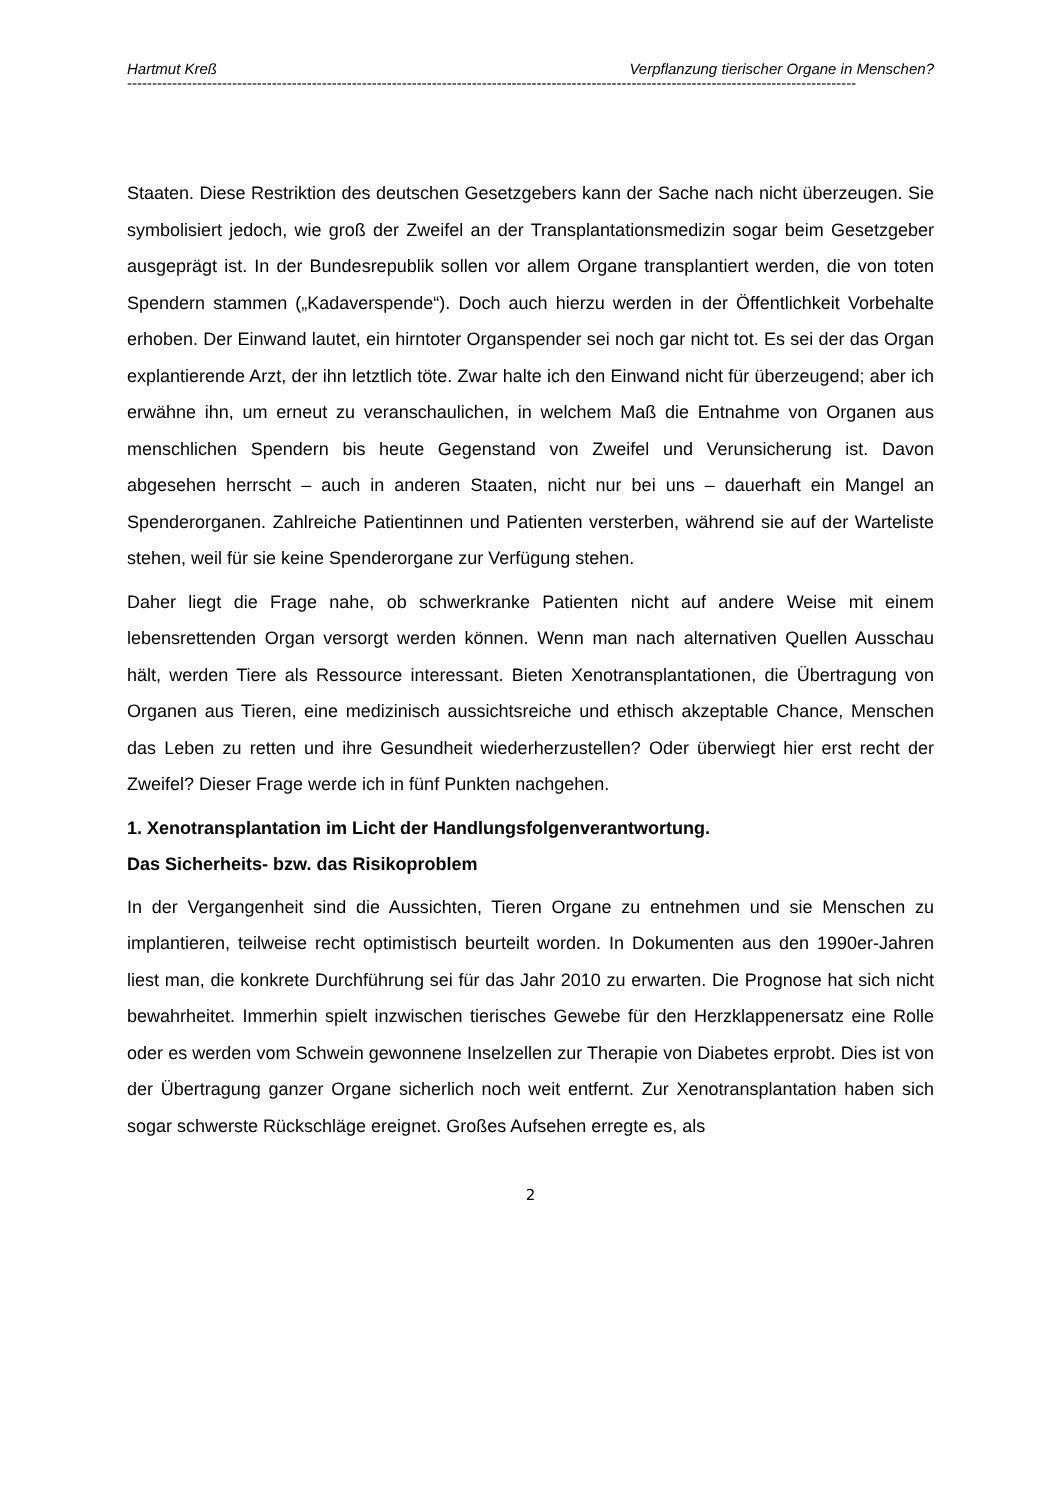Hartmut Kreß Verpflanzung tierischer Organe in Menschen?
--------------------------------------------------------------------------------------------------------------------------------------------------
Staaten. Diese Restriktion des deutschen Gesetzgebers kann der Sache nach nicht überzeugen. Sie symbolisiert jedoch, wie groß der Zweifel an der Transplantations­medizin sogar beim Gesetzgeber ausgeprägt ist. In der Bundesrepublik sollen vor allem Organe transplantiert werden, die von toten Spendern stammen („Kadaver­spende“). Doch auch hierzu werden in der Öffentlichkeit Vorbehalte erhoben. Der Einwand lautet, ein hirntoter Organspender sei noch gar nicht tot. Es sei der das Or­gan explantierende Arzt, der ihn letztlich töte. Zwar halte ich den Einwand nicht für überzeugend; aber ich erwähne ihn, um erneut zu veranschaulichen, in welchem Maß die Entnahme von Organen aus menschlichen Spendern bis heute Gegenstand von Zweifel und Verunsicherung ist. Davon abgesehen herrscht – auch in anderen Staaten, nicht nur bei uns – dauerhaft ein Mangel an Spenderorganen. Zahlreiche Patientinnen und Patienten versterben, während sie auf der Warteliste stehen, weil für sie keine Spenderorgane zur Verfügung stehen.
Daher liegt die Frage nahe, ob schwerkranke Patienten nicht auf andere Weise mit einem lebensrettenden Organ versorgt werden können. Wenn man nach alternativen Quellen Ausschau hält, werden Tiere als Ressource interessant. Bieten Xenotrans­plantationen, die Übertragung von Organen aus Tieren, eine medizinisch aussichts­reiche und ethisch akzeptable Chance, Menschen das Leben zu retten und ihre Ge­sundheit wiederherzustellen? Oder überwiegt hier erst recht der Zweifel? Dieser Fra­ge werde ich in fünf Punkten nachgehen.
1. Xenotransplantation im Licht der Handlungsfolgenverantwortung.
Das Sicherheits- bzw. das Risikoproblem
In der Vergangenheit sind die Aussichten, Tieren Organe zu entnehmen und sie Menschen zu implantieren, teilweise recht optimistisch beurteilt worden. In Dokumen­ten aus den 1990er-Jahren liest man, die konkrete Durchführung sei für das Jahr 2010 zu erwarten. Die Prognose hat sich nicht bewahrheitet. Immerhin spielt inzwi­schen tierisches Gewebe für den Herzklappenersatz eine Rolle oder es werden vom Schwein gewonnene Inselzellen zur Therapie von Diabetes erprobt. Dies ist von der Übertragung ganzer Organe sicherlich noch weit entfernt. Zur Xenotransplantation haben sich sogar schwerste Rückschläge ereignet. Großes Aufsehen erregte es, als
2